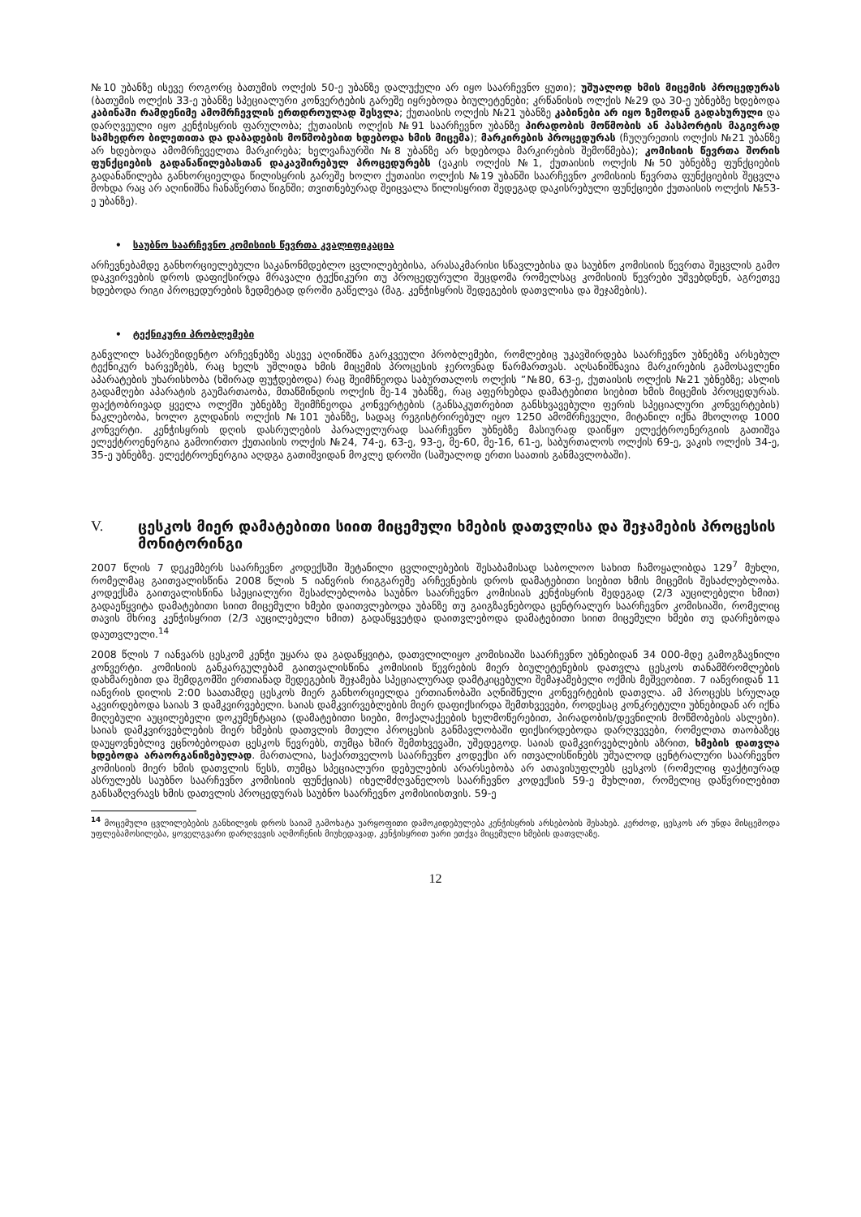№10 უბანზე ისევე როგორც ბათუმის ოლქის 50-ე უბანზე დალუქული არ იყო საარჩევნო ყუთი); უშუალოდ ხმის მიცემის პროცედურას (ბათუმის ოლქის 33-ე უბანზე სპეციალური კონვერტების გარეშე იყრებოდა ბიულეტენები; კრწანისის ოლქის №29 და 30-ე უბნებზე ხდებოდა კაბინაში რამდენიმე ამომრჩევლის ერთდროულად შესვლა; ქუთაისის ოლქის №21 უბანზე კაბინები არ იყო ზემოდან გადახურული და დარღვეული იყო კენჭისყრის ფარულობა; ქუთაისის ოლქის №91 საარჩევნო უბანზე პირადობის მოწმობის ან პასპორტის მაგივრად სამხედრო ბილეთითა და დაბადების მოწმობებით ხდებოდა ხმის მიცემა); მარკირების პროცედურას (ჩუღურეთის ოლქის №21 უბანზე არ ხდებოდა ამომრჩეველთა მარკირება; ხელვაჩაურში №8 უბანზე არ ხდებოდა მარკირების შემოწმება); კომისიის წევრთა შორის ფუნქციების გადანაწილებასთან დაკავშირებულ პროცედურებს (ვაკის ოლქის №1, ქუთაისის ოლქის №50 უბნებზე ფუნქციების გადანაწილება განხორციელდა წილისყრის გარეშე ხოლო ქუთაისი ოლქის №19 უბანში საარჩევნო კომისიის წევრთა ფუნქციების შეცვლა მოხდა რაც არ აღინიშნა ჩანაწერთა წიგნში; თვითნებურად შეიცვალა წილისყრით შედეგად დაკისრებული ფუნქციები ქუთაისის ოლქის №53-ე უბანზე).
• საუბნო საარჩევნო კომისიის წევრთა კვალიფიკაცია
არჩევნებამდე განხორციელებული საკანონმდებლო ცვლილებებისა, არასაკმარისი სწავლებისა და საუბნო კომისიის წევრთა შეცვლის გამო დაკვირვების დროს დაფიქსირდა მრავალი ტექნიკური თუ პროცედურული შეცდომა რომელსაც კომისიის წევრები უშვებდნენ, აგრეთვე ხდებოდა რიგი პროცედურების ზედმეტად დროში გაწელვა (მაგ. კენჭისყრის შედეგების დათვლისა და შეჯამების).
• ტექნიკური პრობლემები
განვლილ საპრეზიდენტო არჩევნებზე ასევე აღინიშნა გარკვეული პრობლემები, რომლებიც უკავშირდება საარჩევნო უბნებზე არსებულ ტექნიკურ ხარვეზებს, რაც ხელს უშლიდა ხმის მიცემის პროცესის ჯეროვნად წარმართვას. აღსანიშნავია მარკირების გამოსავლენი აპარატების უხარისხობა (ხშირად ფუჭდებოდა) რაც შეიმჩნეოდა საბურთალოს ოლქის ”№80, 63-ე, ქუთაისის ოლქის №21 უბნებზე; ასლის გადამღები აპარატის გაუმართაობა, მთაწმინდის ოლქის მე-14 უბანზე, რაც აფერხებდა დამატებითი სიებით ხმის მიცემის პროცედურას. ფაქტობრივად ყველა ოლქში უბნებზე შეიმჩნეოდა კონვერტების (განსაკუთრებით განსხვავებული ფერის სპეციალური კონვერტების) ნაკლებობა, ხოლო გლდანის ოლქის №101 უბანზე, სადაც რეგისტრირებულ იყო 1250 ამომრჩეველი, მიტანილ იქნა მხოლოდ 1000 კონვერტი. კენჭისყრის დღის დასრულების პარალელურად საარჩევნო უბნებზე მასიურად დაიწყო ელექტროენერგიის გათიშვა ელექტროენერგია გამოირთო ქუთაისის ოლქის №24, 74-ე, 63-ე, 93-ე, მე-60, მე-16, 61-ე, საბურთალოს ოლქის 69-ე, ვაკის ოლქის 34-ე, 35-ე უბნებზე. ელექტროენერგია აღდგა გათიშვიდან მოკლე დროში (საშუალოდ ერთი საათის განმავლობაში).
V. ცესკოს მიერ დამატებითი სიით მიცემული ხმების დათვლისა და შეჯამების პროცესის მონიტორინგი
2007 წლის 7 დეკემბერს საარჩევნო კოდექსში შეტანილი ცვლილებების შესაბამისად საბოლოო სახით ჩამოყალიბდა 129<sup>7</sup> მუხლი, რომელმაც გაითვალისწინა 2008 წლის 5 იანვრის რიგგარეშე არჩევნების დროს დამატებითი სიებით ხმის მიცემის შესაძლებლობა. კოდექსმა გაითვალისწინა სპეციალური შესაძლებლობა საუბნო საარჩევნო კომისიას კენჭისყრის შედეგად (2/3 აუცილებელი ხმით) გადაეწყვიტა დამატებითი სიით მიცემული ხმები დაითვლებოდა უბანზე თუ გაიგზავნებოდა ცენტრალურ საარჩევნო კომისიაში, რომელიც თავის მხრივ კენჭისყრით (2/3 აუცილებელი ხმით) გადაწყვეტდა დაითვლებოდა დამატებითი სიით მიცემული ხმები თუ დარჩებოდა დაუთვლელი.<sup>14</sup>
2008 წლის 7 იანვარს ცესკომ კენჭი უყარა და გადაწყვიტა, დათვლილიყო კომისიაში საარჩევნო უბნებიდან 34 000-მდე გამოგზავნილი კონვერტი. კომისიის განკარგულებამ გაითვალისწინა კომისიის წევრების მიერ ბიულეტენების დათვლა ცესკოს თანამშრომლების დახმარებით და შემდგომში ერთიანად შედეგების შეჯამება სპეციალურად დამტკიცებული შემაჯამებელი ოქმის მეშვეობით. 7 იანვრიდან 11 იანვრის დილის 2:00 საათამდე ცესკოს მიერ განხორციელდა ერთიანობაში აღნიშნული კონვერტების დათვლა. ამ პროცესს სრულად აკვირდებოდა საიას 3 დამკვირვებელი. საიას დამკვირვებლების მიერ დაფიქსირდა შემთხვევები, როდესაც კონკრეტული უბნებიდან არ იქნა მიღებული აუცილებელი დოკუმენტაცია (დამატებითი სიები, მოქალაქეების ხელმოწერებით, პირადობის/დევნილის მოწმობების ასლები). საიას დამკვირვებლების მიერ ხმების დათვლის მთელი პროცესის განმავლობაში ფიქსირდებოდა დარღვევები, რომელთა თაობაზეც დაუყოვნებლივ ეცნობებოდათ ცესკოს წევრებს, თუმცა ხშირ შემთხვევაში, უშედეგოდ. საიას დამკვირვებლების აზრით, ხმების დათვლა ხდებოდა არაორგანიზებულად. მართალია, საქართველოს საარჩევნო კოდექსი არ ითვალისწინებს უშუალოდ ცენტრალური საარჩევნო კომისიის მიერ ხმის დათვლის წესს, თუმცა სპეციალური დებულების არარსებობა არ ათავისუფლებს ცესკოს (რომელიც ფაქტიურად ასრულებს საუბნო საარჩევნო კომისიის ფუნქციას) იხელმძღვანელოს საარჩევნო კოდექსის 59-ე მუხლით, რომელიც დაწვრილებით განსაზღვრავს ხმის დათვლის პროცედურას საუბნო საარჩევნო კომისიისთვის. 59-ე
<sup>14</sup> მოცემული ცვლილებების განხილვის დროს საიამ გამოხატა უარყოფითი დამოკიდებულება კენჭისყრის არსებობის შესახებ. კერძოდ, ცესკოს არ უნდა მისცემოდა უფლებამოსილება, ყოველგვარი დარღვევის აღმოჩენის მიუხედავად, კენჭისყრით უარი ეთქვა მიცემული ხმების დათვლაზე.
12